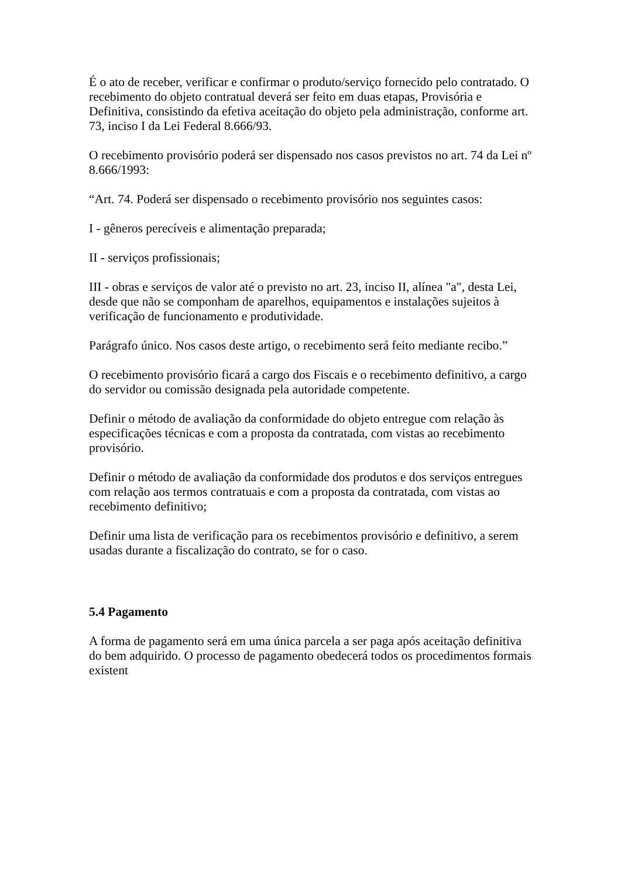É o ato de receber, verificar e confirmar o produto/serviço fornecido pelo contratado. O recebimento do objeto contratual deverá ser feito em duas etapas, Provisória e Definitiva, consistindo da efetiva aceitação do objeto pela administração, conforme art. 73, inciso I da Lei Federal 8.666/93.
O recebimento provisório poderá ser dispensado nos casos previstos no art. 74 da Lei nº 8.666/1993:
“Art. 74. Poderá ser dispensado o recebimento provisório nos seguintes casos:
I - gêneros perecíveis e alimentação preparada;
II - serviços profissionais;
III - obras e serviços de valor até o previsto no art. 23, inciso II, alínea "a", desta Lei, desde que não se componham de aparelhos, equipamentos e instalações sujeitos à verificação de funcionamento e produtividade.
Parágrafo único. Nos casos deste artigo, o recebimento será feito mediante recibo.”
O recebimento provisório ficará a cargo dos Fiscais e o recebimento definitivo, a cargo do servidor ou comissão designada pela autoridade competente.
Definir o método de avaliação da conformidade do objeto entregue com relação às especificações técnicas e com a proposta da contratada, com vistas ao recebimento provisório.
Definir o método de avaliação da conformidade dos produtos e dos serviços entregues com relação aos termos contratuais e com a proposta da contratada, com vistas ao recebimento definitivo;
Definir uma lista de verificação para os recebimentos provisório e definitivo, a serem usadas durante a fiscalização do contrato, se for o caso.
5.4 Pagamento
A forma de pagamento será em uma única parcela a ser paga após aceitação definitiva do bem adquirido. O processo de pagamento obedecerá todos os procedimentos formais existent